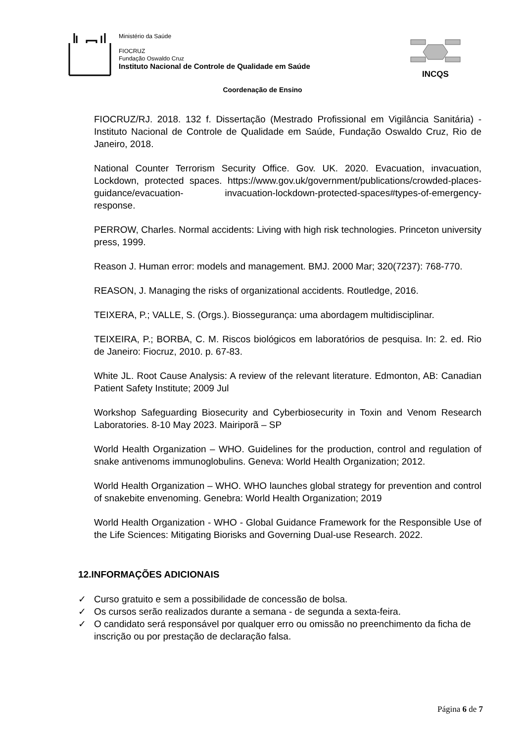Ministério da Saúde
FIOCRUZ
Fundação Oswaldo Cruz
Instituto Nacional de Controle de Qualidade em Saúde
INCQS
Coordenação de Ensino
FIOCRUZ/RJ. 2018. 132 f. Dissertação (Mestrado Profissional em Vigilância Sanitária) - Instituto Nacional de Controle de Qualidade em Saúde, Fundação Oswaldo Cruz, Rio de Janeiro, 2018.
National Counter Terrorism Security Office. Gov. UK. 2020. Evacuation, invacuation, Lockdown, protected spaces. https://www.gov.uk/government/publications/crowded-places-guidance/evacuation- invacuation-lockdown-protected-spaces#types-of-emergency-response.
PERROW, Charles. Normal accidents: Living with high risk technologies. Princeton university press, 1999.
Reason J. Human error: models and management. BMJ. 2000 Mar; 320(7237): 768-770.
REASON, J. Managing the risks of organizational accidents. Routledge, 2016.
TEIXERA, P.; VALLE, S. (Orgs.). Biossegurança: uma abordagem multidisciplinar.
TEIXEIRA, P.; BORBA, C. M. Riscos biológicos em laboratórios de pesquisa. In: 2. ed. Rio de Janeiro: Fiocruz, 2010. p. 67-83.
White JL. Root Cause Analysis: A review of the relevant literature. Edmonton, AB: Canadian Patient Safety Institute; 2009 Jul
Workshop Safeguarding Biosecurity and Cyberbiosecurity in Toxin and Venom Research Laboratories. 8-10 May 2023. Mairiporã – SP
World Health Organization – WHO. Guidelines for the production, control and regulation of snake antivenoms immunoglobulins. Geneva: World Health Organization; 2012.
World Health Organization – WHO. WHO launches global strategy for prevention and control of snakebite envenoming. Genebra: World Health Organization; 2019
World Health Organization - WHO - Global Guidance Framework for the Responsible Use of the Life Sciences: Mitigating Biorisks and Governing Dual-use Research. 2022.
12.INFORMAÇÕES ADICIONAIS
✓ Curso gratuito e sem a possibilidade de concessão de bolsa.
✓ Os cursos serão realizados durante a semana - de segunda a sexta-feira.
✓ O candidato será responsável por qualquer erro ou omissão no preenchimento da ficha de inscrição ou por prestação de declaração falsa.
Página 6 de 7